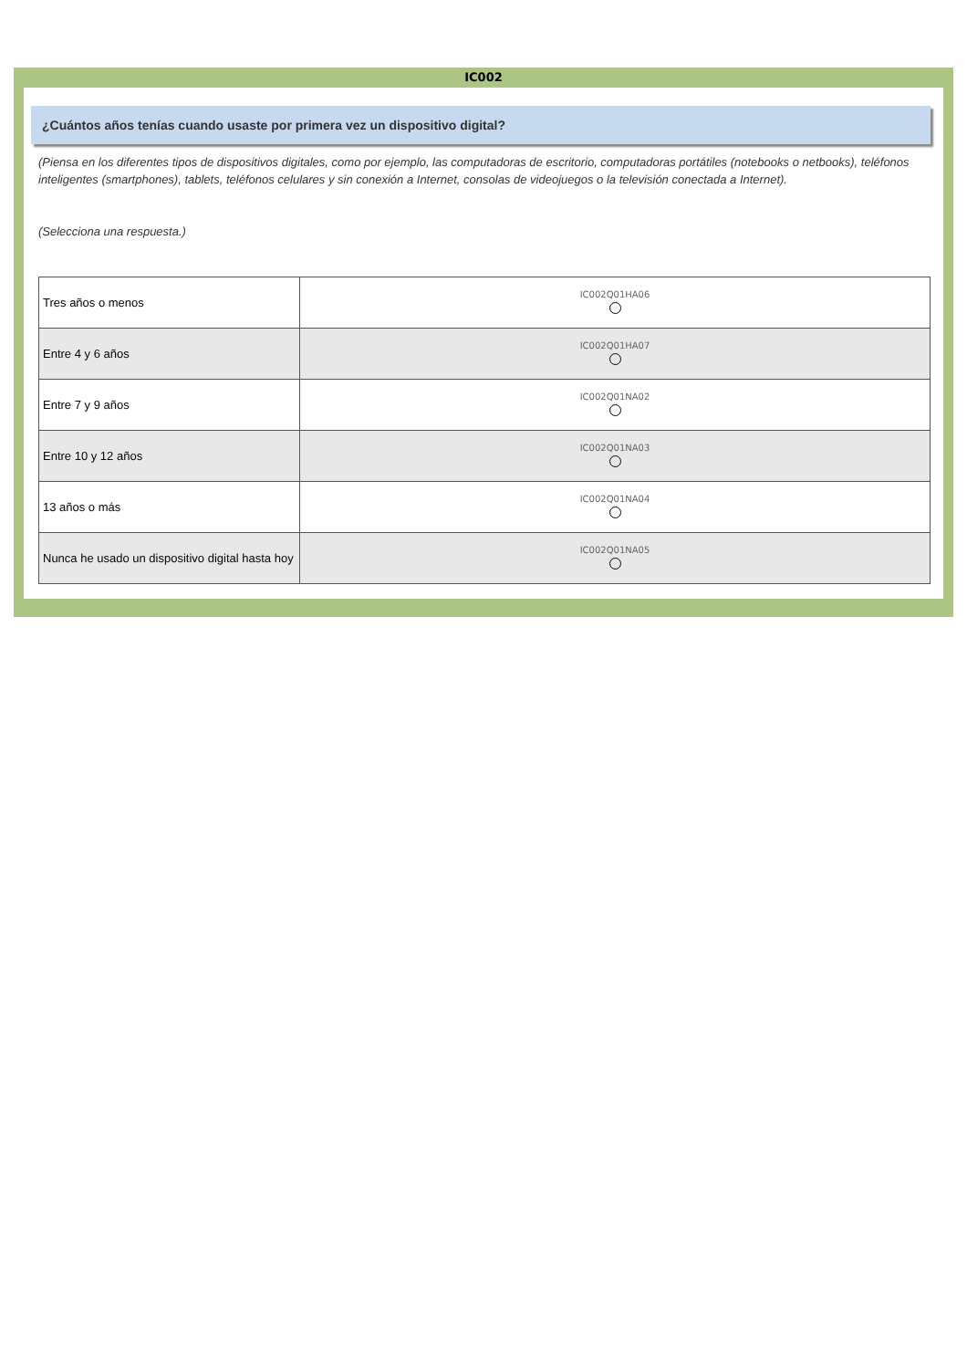IC002
¿Cuántos años tenías cuando usaste por primera vez un dispositivo digital?
(Piensa en los diferentes tipos de dispositivos digitales, como por ejemplo, las computadoras de escritorio, computadoras portátiles (notebooks o netbooks), teléfonos inteligentes (smartphones), tablets, teléfonos celulares y sin conexión a Internet, consolas de videojuegos o la televisión conectada a Internet).
(Selecciona una respuesta.)
| Tres años o menos | IC002Q01HA06 |
| Entre 4 y 6 años | IC002Q01HA07 |
| Entre 7 y 9 años | IC002Q01NA02 |
| Entre 10 y 12 años | IC002Q01NA03 |
| 13 años o más | IC002Q01NA04 |
| Nunca he usado un dispositivo digital hasta hoy | IC002Q01NA05 |